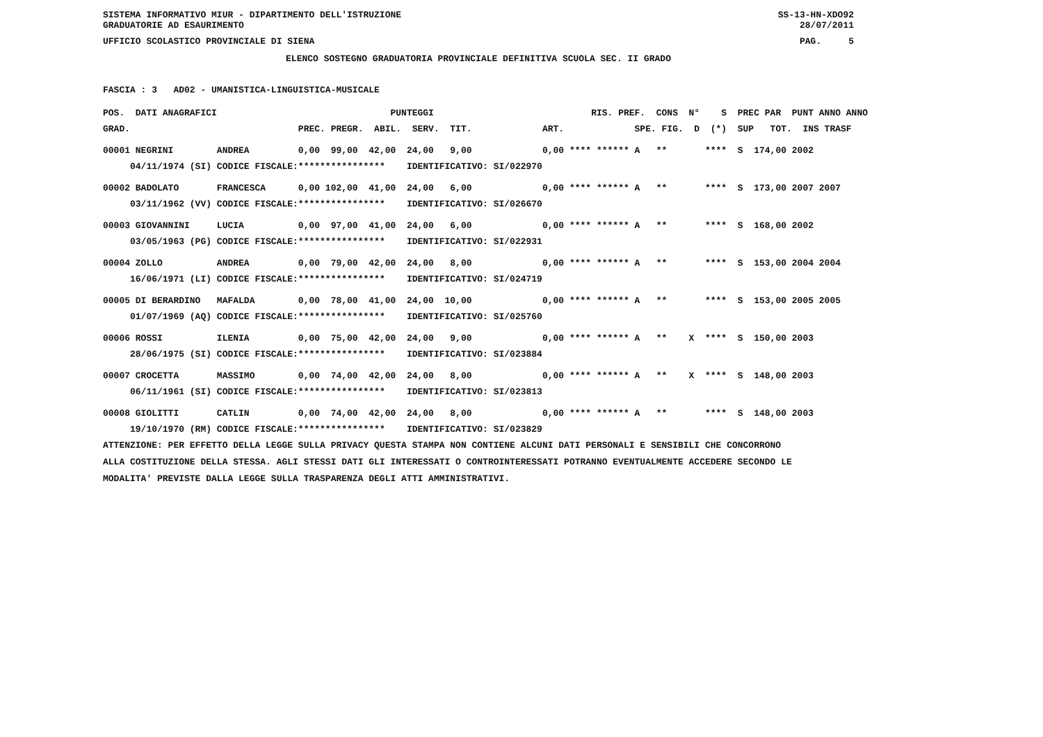SISTEMA INFORMATIVO MIUR - DIPARTIMENTO DELL'ISTRUZIONE SS-13-HN-XDO92
GRADUATORIE AD ESAURIMENTO 28/07/2011
UFFICIO SCOLASTICO PROVINCIALE DI SIENA PAG. 5
ELENCO SOSTEGNO GRADUATORIA PROVINCIALE DEFINITIVA SCUOLA SEC. II GRADO
FASCIA : 3 AD02 - UMANISTICA-LINGUISTICA-MUSICALE
| POS. DATI ANAGRAFICI | | PUNTEGGI | RIS. PREF. CONS N° S PREC PAR PUNT ANNO ANNO |
| --- | --- | --- | --- |
| GRAD. | | PREC. PREGR. ABIL. SERV. TIT. | ART. SPE. FIG. D (*) SUP TOT. INS TRASF |
| 00001 NEGRINI | ANDREA | 0,00 99,00 42,00 24,00 9,00 | 0,00 **** ****** A ** **** S 174,00 2002 |
| 04/11/1974 (SI) | CODICE FISCALE: | **************** IDENTIFICATIVO: SI/022970 | |
| 00002 BADOLATO | FRANCESCA | 0,00 102,00 41,00 24,00 6,00 | 0,00 **** ****** A ** **** S 173,00 2007 2007 |
| 03/11/1962 (VV) | CODICE FISCALE: | **************** IDENTIFICATIVO: SI/026670 | |
| 00003 GIOVANNINI | LUCIA | 0,00 97,00 41,00 24,00 6,00 | 0,00 **** ****** A ** **** S 168,00 2002 |
| 03/05/1963 (PG) | CODICE FISCALE: | **************** IDENTIFICATIVO: SI/022931 | |
| 00004 ZOLLO | ANDREA | 0,00 79,00 42,00 24,00 8,00 | 0,00 **** ****** A ** **** S 153,00 2004 2004 |
| 16/06/1971 (LI) | CODICE FISCALE: | **************** IDENTIFICATIVO: SI/024719 | |
| 00005 DI BERARDINO | MAFALDA | 0,00 78,00 41,00 24,00 10,00 | 0,00 **** ****** A ** **** S 153,00 2005 2005 |
| 01/07/1969 (AQ) | CODICE FISCALE: | **************** IDENTIFICATIVO: SI/025760 | |
| 00006 ROSSI | ILENIA | 0,00 75,00 42,00 24,00 9,00 | 0,00 **** ****** A ** X **** S 150,00 2003 |
| 28/06/1975 (SI) | CODICE FISCALE: | **************** IDENTIFICATIVO: SI/023884 | |
| 00007 CROCETTA | MASSIMO | 0,00 74,00 42,00 24,00 8,00 | 0,00 **** ****** A ** X **** S 148,00 2003 |
| 06/11/1961 (SI) | CODICE FISCALE: | **************** IDENTIFICATIVO: SI/023813 | |
| 00008 GIOLITTI | CATLIN | 0,00 74,00 42,00 24,00 8,00 | 0,00 **** ****** A ** **** S 148,00 2003 |
| 19/10/1970 (RM) | CODICE FISCALE: | **************** IDENTIFICATIVO: SI/023829 | |
ATTENZIONE: PER EFFETTO DELLA LEGGE SULLA PRIVACY QUESTA STAMPA NON CONTIENE ALCUNI DATI PERSONALI E SENSIBILI CHE CONCORRONO
ALLA COSTITUZIONE DELLA STESSA. AGLI STESSI DATI GLI INTERESSATI O CONTROINTERESSATI POTRANNO EVENTUALMENTE ACCEDERE SECONDO LE
MODALITA' PREVISTE DALLA LEGGE SULLA TRASPARENZA DEGLI ATTI AMMINISTRATIVI.